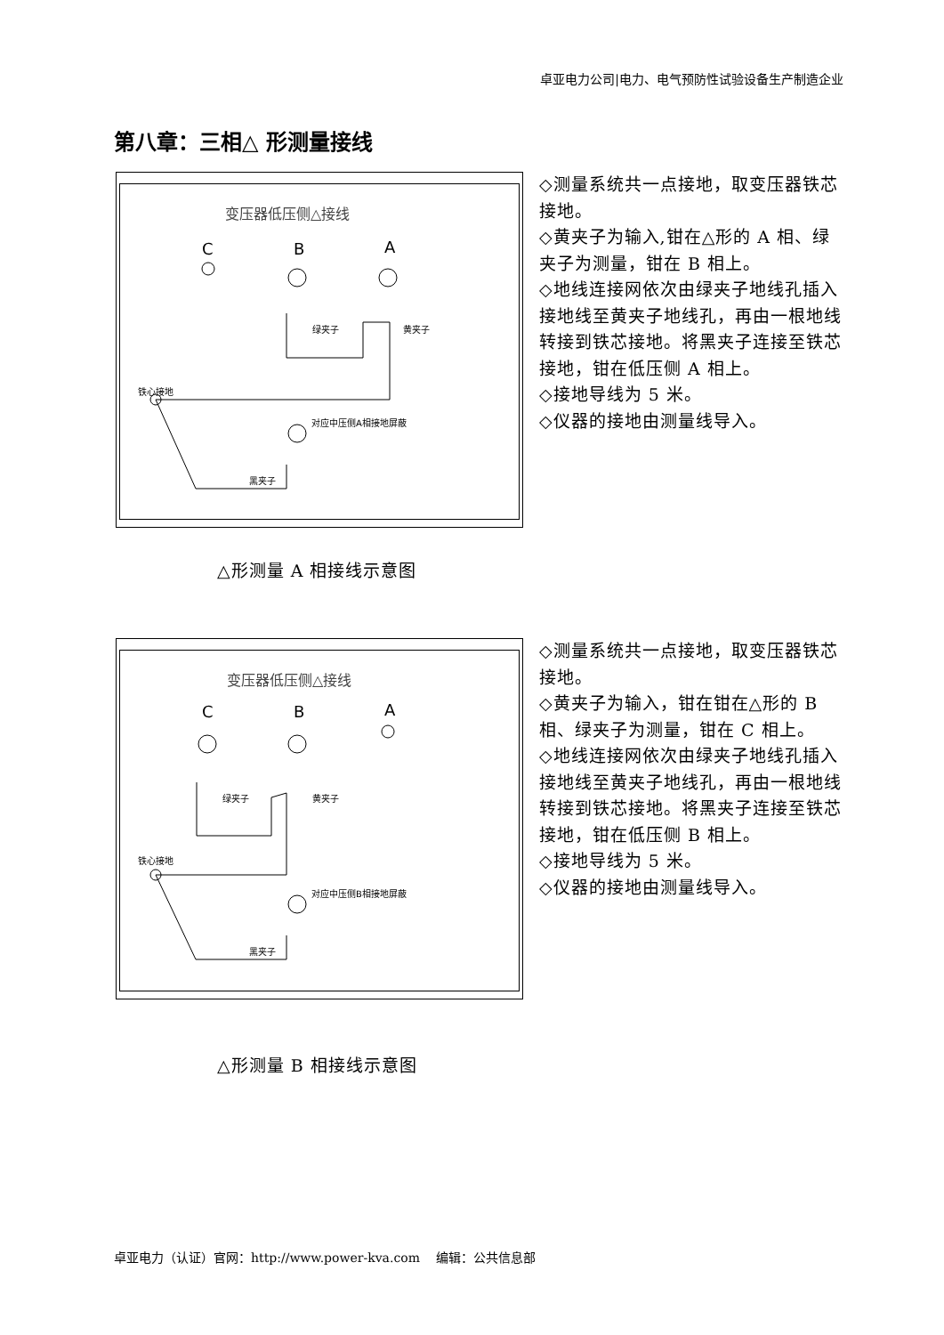卓亚电力公司|电力、电气预防性试验设备生产制造企业
第八章：三相△ 形测量接线
变压器低压侧△接线
C B A
绿夹子 黄夹子
铁心接地
对应中压侧A相接地屏蔽
黑夹子
◇测量系统共一点接地，取变压器铁芯接地。
◇黄夹子为输入,钳在△形的 A 相、绿夹子为测量，钳在 B 相上。
◇地线连接网依次由绿夹子地线孔插入接地线至黄夹子地线孔，再由一根地线转接到铁芯接地。将黑夹子连接至铁芯接地，钳在低压侧 A 相上。
◇接地导线为 5 米。
◇仪器的接地由测量线导入。
△形测量 A 相接线示意图
变压器低压侧△接线
C B A
绿夹子 黄夹子
铁心接地
对应中压侧B相接地屏蔽
黑夹子
◇测量系统共一点接地，取变压器铁芯接地。
◇黄夹子为输入，钳在钳在△形的 B 相、绿夹子为测量，钳在 C 相上。
◇地线连接网依次由绿夹子地线孔插入接地线至黄夹子地线孔，再由一根地线转接到铁芯接地。将黑夹子连接至铁芯接地，钳在低压侧 B 相上。
◇接地导线为 5 米。
◇仪器的接地由测量线导入。
△形测量 B 相接线示意图
卓亚电力（认证）官网：http://www.power-kva.com 编辑：公共信息部